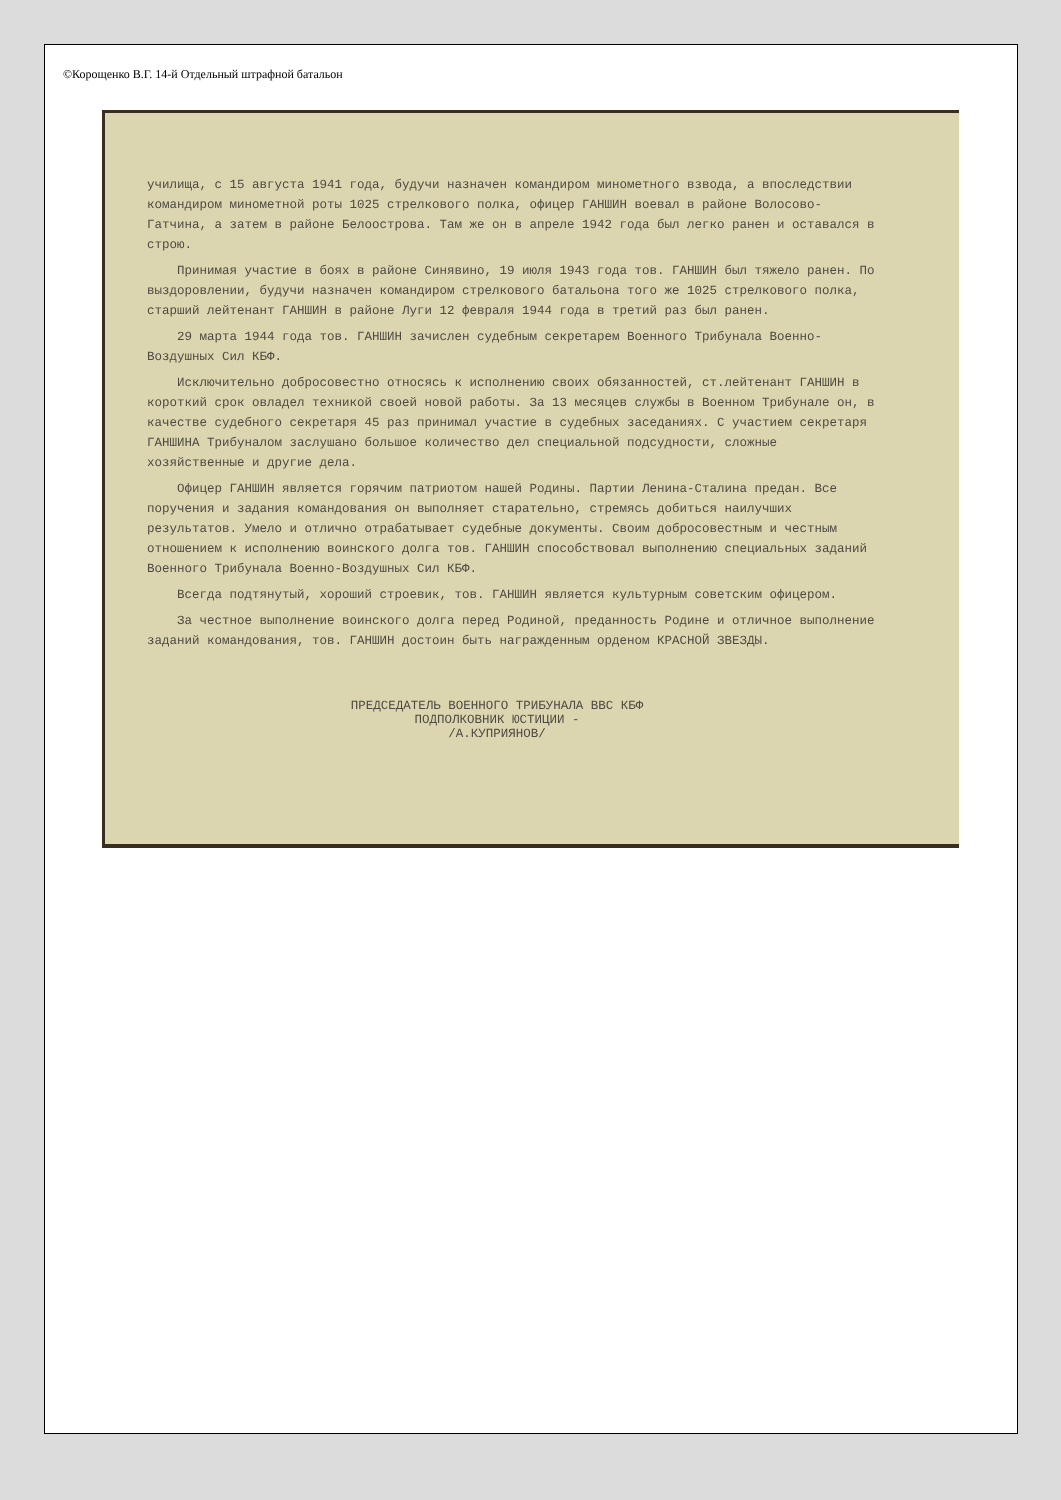©Корощенко В.Г. 14-й Отдельный штрафной батальон
училища, с 15 августа 1941 года, будучи назначен командиром минометного взвода, а впоследствии командиром минометной роты 1025 стрелкового полка, офицер ГАНШИН воевал в районе Волосово-Гатчина, а затем в районе Белоострова. Там же он в апреле 1942 года был легко ранен и оставался в строю.
Принимая участие в боях в районе Синявино, 19 июля 1943 года тов. ГАНШИН был тяжело ранен. По выздоровлении, будучи назначен командиром стрелкового батальона того же 1025 стрелкового полка, старший лейтенант ГАНШИН в районе Луги 12 февраля 1944 года в третий раз был ранен.
29 марта 1944 года тов. ГАНШИН зачислен судебным секретарем Военного Трибунала Военно-Воздушных Сил КБФ.
Исключительно добросовестно относясь к исполнению своих обязанностей, ст.лейтенант ГАНШИН в короткий срок овладел техникой своей новой работы. За 13 месяцев службы в Военном Трибунале он, в качестве судебного секретаря 45 раз принимал участие в судебных заседаниях. С участием секретаря ГАНШИНА Трибуналом заслушано большое количество дел специальной подсудности, сложные хозяйственные и другие дела.
Офицер ГАНШИН является горячим патриотом нашей Родины. Партии Ленина-Сталина предан. Все поручения и задания командования он выполняет старательно, стремясь добиться наилучших результатов. Умело и отлично отрабатывает судебные документы. Своим добросовестным и честным отношением к исполнению воинского долга тов. ГАНШИН способствовал выполнению специальных заданий Военного Трибунала Военно-Воздушных Сил КБФ.
Всегда подтянутый, хороший строевик, тов. ГАНШИН является культурным советским офицером.
За честное выполнение воинского долга перед Родиной, преданность Родине и отличное выполнение заданий командования, тов. ГАНШИН достоин быть награжденным орденом КРАСНОЙ ЗВЕЗДЫ.
ПРЕДСЕДАТЕЛЬ ВОЕННОГО ТРИБУНАЛА ВВС КБФ
ПОДПОЛКОВНИК ЮСТИЦИИ -
/А.КУПРИЯНОВ/